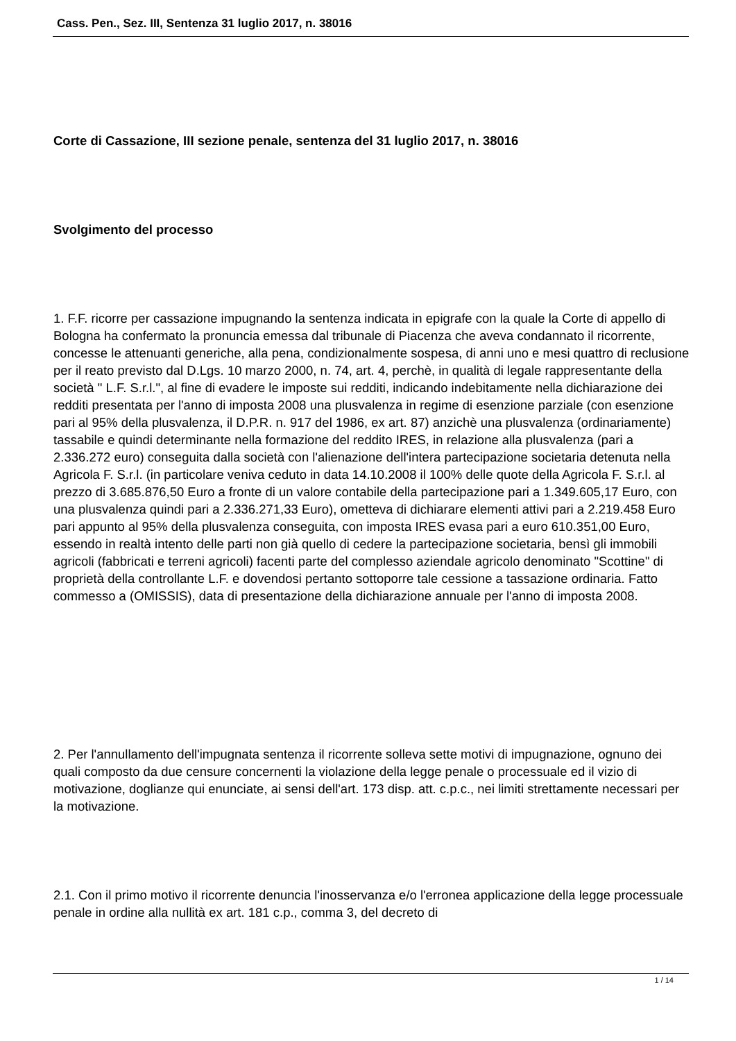Cass. Pen., Sez. III, Sentenza 31 luglio 2017, n. 38016
Corte di Cassazione, III sezione penale, sentenza del 31 luglio 2017, n. 38016
Svolgimento del processo
1. F.F. ricorre per cassazione impugnando la sentenza indicata in epigrafe con la quale la Corte di appello di Bologna ha confermato la pronuncia emessa dal tribunale di Piacenza che aveva condannato il ricorrente, concesse le attenuanti generiche, alla pena, condizionalmente sospesa, di anni uno e mesi quattro di reclusione per il reato previsto dal D.Lgs. 10 marzo 2000, n. 74, art. 4, perchè, in qualità di legale rappresentante della società " L.F. S.r.l.", al fine di evadere le imposte sui redditi, indicando indebitamente nella dichiarazione dei redditi presentata per l'anno di imposta 2008 una plusvalenza in regime di esenzione parziale (con esenzione pari al 95% della plusvalenza, il D.P.R. n. 917 del 1986, ex art. 87) anzichè una plusvalenza (ordinariamente) tassabile e quindi determinante nella formazione del reddito IRES, in relazione alla plusvalenza (pari a 2.336.272 euro) conseguita dalla società con l'alienazione dell'intera partecipazione societaria detenuta nella Agricola F. S.r.l. (in particolare veniva ceduto in data 14.10.2008 il 100% delle quote della Agricola F. S.r.l. al prezzo di 3.685.876,50 Euro a fronte di un valore contabile della partecipazione pari a 1.349.605,17 Euro, con una plusvalenza quindi pari a 2.336.271,33 Euro), ometteva di dichiarare elementi attivi pari a 2.219.458 Euro pari appunto al 95% della plusvalenza conseguita, con imposta IRES evasa pari a euro 610.351,00 Euro, essendo in realtà intento delle parti non già quello di cedere la partecipazione societaria, bensì gli immobili agricoli (fabbricati e terreni agricoli) facenti parte del complesso aziendale agricolo denominato "Scottine" di proprietà della controllante L.F. e dovendosi pertanto sottoporre tale cessione a tassazione ordinaria. Fatto commesso a (OMISSIS), data di presentazione della dichiarazione annuale per l'anno di imposta 2008.
2. Per l'annullamento dell'impugnata sentenza il ricorrente solleva sette motivi di impugnazione, ognuno dei quali composto da due censure concernenti la violazione della legge penale o processuale ed il vizio di motivazione, doglianze qui enunciate, ai sensi dell'art. 173 disp. att. c.p.c., nei limiti strettamente necessari per la motivazione.
2.1. Con il primo motivo il ricorrente denuncia l'inosservanza e/o l'erronea applicazione della legge processuale penale in ordine alla nullità ex art. 181 c.p., comma 3, del decreto di
1 / 14